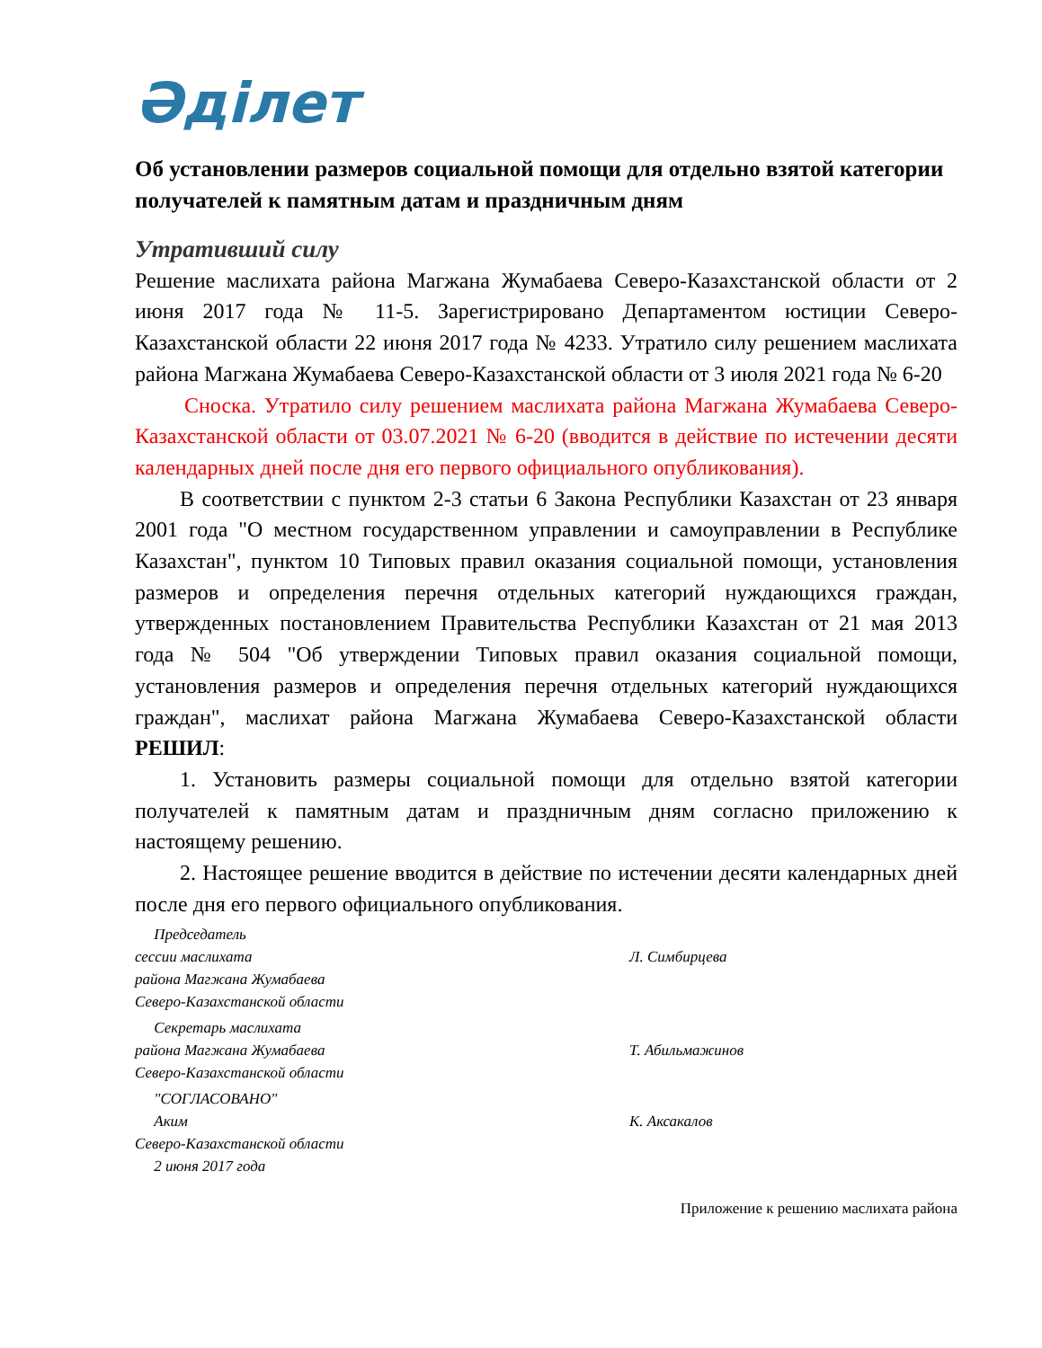Әділет
Об установлении размеров социальной помощи для отдельно взятой категории получателей к памятным датам и праздничным дням
Утративший силу
Решение маслихата района Магжана Жумабаева Северо-Казахстанской области от 2 июня 2017 года № 11-5. Зарегистрировано Департаментом юстиции Северо-Казахстанской области 22 июня 2017 года № 4233. Утратило силу решением маслихата района Магжана Жумабаева Северо-Казахстанской области от 3 июля 2021 года № 6-20
Сноска. Утратило силу решением маслихата района Магжана Жумабаева Северо-Казахстанской области от 03.07.2021 № 6-20 (вводится в действие по истечении десяти календарных дней после дня его первого официального опубликования).
В соответствии с пунктом 2-3 статьи 6 Закона Республики Казахстан от 23 января 2001 года "О местном государственном управлении и самоуправлении в Республике Казахстан", пунктом 10 Типовых правил оказания социальной помощи, установления размеров и определения перечня отдельных категорий нуждающихся граждан, утвержденных постановлением Правительства Республики Казахстан от 21 мая 2013 года № 504 "Об утверждении Типовых правил оказания социальной помощи, установления размеров и определения перечня отдельных категорий нуждающихся граждан", маслихат района Магжана Жумабаева Северо-Казахстанской области РЕШИЛ:
1. Установить размеры социальной помощи для отдельно взятой категории получателей к памятным датам и праздничным дням согласно приложению к настоящему решению.
2. Настоящее решение вводится в действие по истечении десяти календарных дней после дня его первого официального опубликования.
Председатель
сессии маслихата
района Магжана Жумабаева
Северо-Казахстанской области
Л. Симбирцева
Секретарь маслихата
района Магжана Жумабаева
Северо-Казахстанской области
Т. Абильмажинов
"СОГЛАСОВАНО"
Аким
Северо-Казахстанской области
2 июня 2017 года
К. Аксакалов
Приложение к решению маслихата района